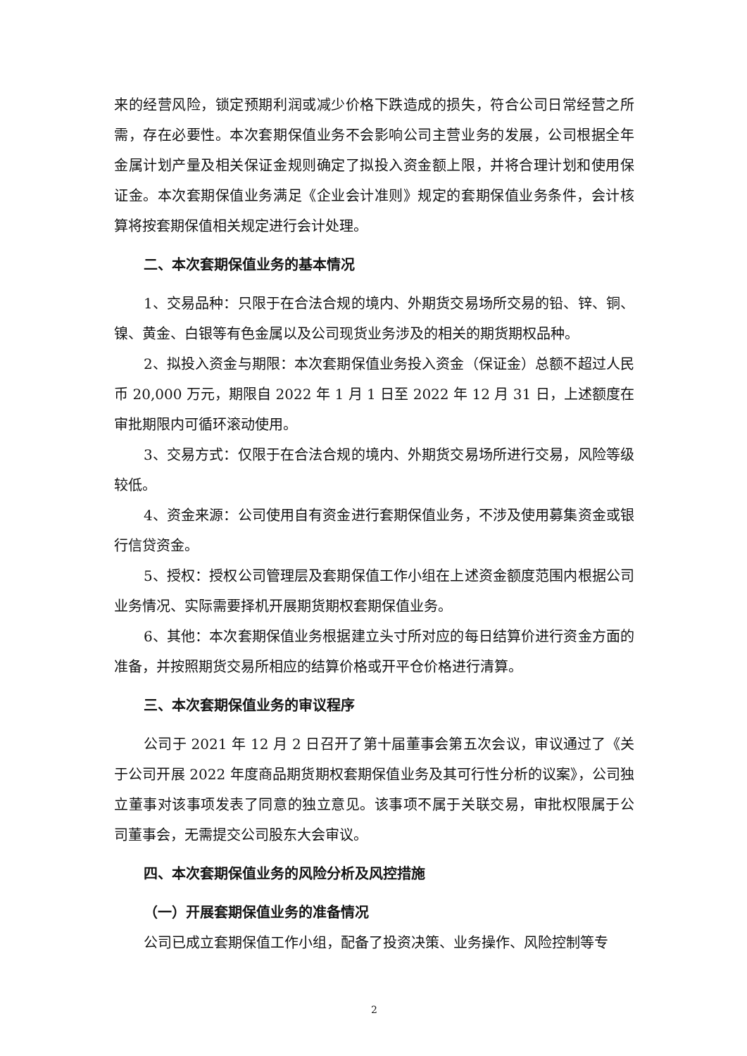来的经营风险，锁定预期利润或减少价格下跌造成的损失，符合公司日常经营之所需，存在必要性。本次套期保值业务不会影响公司主营业务的发展，公司根据全年金属计划产量及相关保证金规则确定了拟投入资金额上限，并将合理计划和使用保证金。本次套期保值业务满足《企业会计准则》规定的套期保值业务条件，会计核算将按套期保值相关规定进行会计处理。
二、本次套期保值业务的基本情况
1、交易品种：只限于在合法合规的境内、外期货交易场所交易的铅、锌、铜、镍、黄金、白银等有色金属以及公司现货业务涉及的相关的期货期权品种。
2、拟投入资金与期限：本次套期保值业务投入资金（保证金）总额不超过人民币 20,000 万元，期限自 2022 年 1 月 1 日至 2022 年 12 月 31 日，上述额度在审批期限内可循环滚动使用。
3、交易方式：仅限于在合法合规的境内、外期货交易场所进行交易，风险等级较低。
4、资金来源：公司使用自有资金进行套期保值业务，不涉及使用募集资金或银行信贷资金。
5、授权：授权公司管理层及套期保值工作小组在上述资金额度范围内根据公司业务情况、实际需要择机开展期货期权套期保值业务。
6、其他：本次套期保值业务根据建立头寸所对应的每日结算价进行资金方面的准备，并按照期货交易所相应的结算价格或开平仓价格进行清算。
三、本次套期保值业务的审议程序
公司于 2021 年 12 月 2 日召开了第十届董事会第五次会议，审议通过了《关于公司开展 2022 年度商品期货期权套期保值业务及其可行性分析的议案》，公司独立董事对该事项发表了同意的独立意见。该事项不属于关联交易，审批权限属于公司董事会，无需提交公司股东大会审议。
四、本次套期保值业务的风险分析及风控措施
（一）开展套期保值业务的准备情况
公司已成立套期保值工作小组，配备了投资决策、业务操作、风险控制等专
2